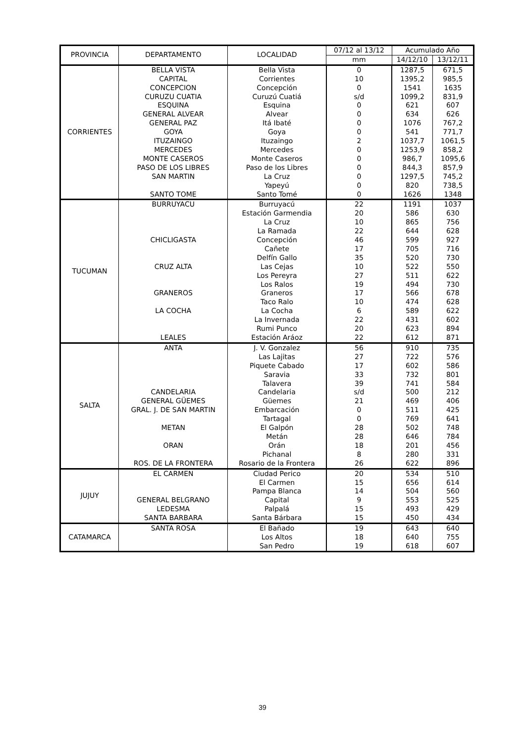| PROVINCIA | DEPARTAMENTO | LOCALIDAD | 07/12 al 13/12 | Acumulado Año | |
| --- | --- | --- | --- | --- | --- |
| | | | mm | 14/12/10 | 13/12/11 |
| CORRIENTES | BELLA VISTA | Bella Vista | 0 | 1287,5 | 671,5 |
| | CAPITAL | Corrientes | 10 | 1395,2 | 985,5 |
| | CONCEPCION | Concepción | 0 | 1541 | 1635 |
| | CURUZU CUATIA | Curuzú Cuatiá | s/d | 1099,2 | 831,9 |
| | ESQUINA | Esquina | 0 | 621 | 607 |
| | GENERAL ALVEAR | Alvear | 0 | 634 | 626 |
| | GENERAL PAZ | Itá Ibaté | 0 | 1076 | 767,2 |
| | GOYA | Goya | 0 | 541 | 771,7 |
| | ITUZAINGO | Ituzaingo | 2 | 1037,7 | 1061,5 |
| | MERCEDES | Mercedes | 0 | 1253,9 | 858,2 |
| | MONTE CASEROS | Monte Caseros | 0 | 986,7 | 1095,6 |
| | PASO DE LOS LIBRES | Paso de los Libres | 0 | 844,3 | 857,9 |
| | SAN MARTIN | La Cruz | 0 | 1297,5 | 745,2 |
| | | Yapeyú | 0 | 820 | 738,5 |
| | SANTO TOME | Santo Tomé | 0 | 1626 | 1348 |
| TUCUMAN | BURRUYACU | Burruyacú | 22 | 1191 | 1037 |
| | | Estación Garmendia | 20 | 586 | 630 |
| | | La Cruz | 10 | 865 | 756 |
| | | La Ramada | 22 | 644 | 628 |
| | CHICLIGASTA | Concepción | 46 | 599 | 927 |
| | | Cañete | 17 | 705 | 716 |
| | | Delfín Gallo | 35 | 520 | 730 |
| | CRUZ ALTA | Las Cejas | 10 | 522 | 550 |
| | | Los Pereyra | 27 | 511 | 622 |
| | | Los Ralos | 19 | 494 | 730 |
| | GRANEROS | Graneros | 17 | 566 | 678 |
| | | Taco Ralo | 10 | 474 | 628 |
| | LA COCHA | La Cocha | 6 | 589 | 622 |
| | | La Invernada | 22 | 431 | 602 |
| | | Rumi Punco | 20 | 623 | 894 |
| | LEALES | Estación Aráoz | 22 | 612 | 871 |
| SALTA | ANTA | J. V. Gonzalez | 56 | 910 | 735 |
| | | Las Lajitas | 27 | 722 | 576 |
| | | Piquete Cabado | 17 | 602 | 586 |
| | | Saravia | 33 | 732 | 801 |
| | | Talavera | 39 | 741 | 584 |
| | CANDELARIA | Candelaria | s/d | 500 | 212 |
| | GENERAL GÜEMES | Güemes | 21 | 469 | 406 |
| | GRAL. J. DE SAN MARTIN | Embarcación | 0 | 511 | 425 |
| | | Tartagal | 0 | 769 | 641 |
| | METAN | El Galpón | 28 | 502 | 748 |
| | | Metán | 28 | 646 | 784 |
| | ORAN | Orán | 18 | 201 | 456 |
| | | Pichanal | 8 | 280 | 331 |
| | ROS. DE LA FRONTERA | Rosario de la Frontera | 26 | 622 | 896 |
| JUJUY | EL CARMEN | Ciudad Perico | 20 | 534 | 510 |
| | | El Carmen | 15 | 656 | 614 |
| | | Pampa Blanca | 14 | 504 | 560 |
| | GENERAL BELGRANO | Capital | 9 | 553 | 525 |
| | LEDESMA | Palpalá | 15 | 493 | 429 |
| | SANTA BARBARA | Santa Bárbara | 15 | 450 | 434 |
| CATAMARCA | SANTA ROSA | El Bañado | 19 | 643 | 640 |
| | | Los Altos | 18 | 640 | 755 |
| | | San Pedro | 19 | 618 | 607 |
39